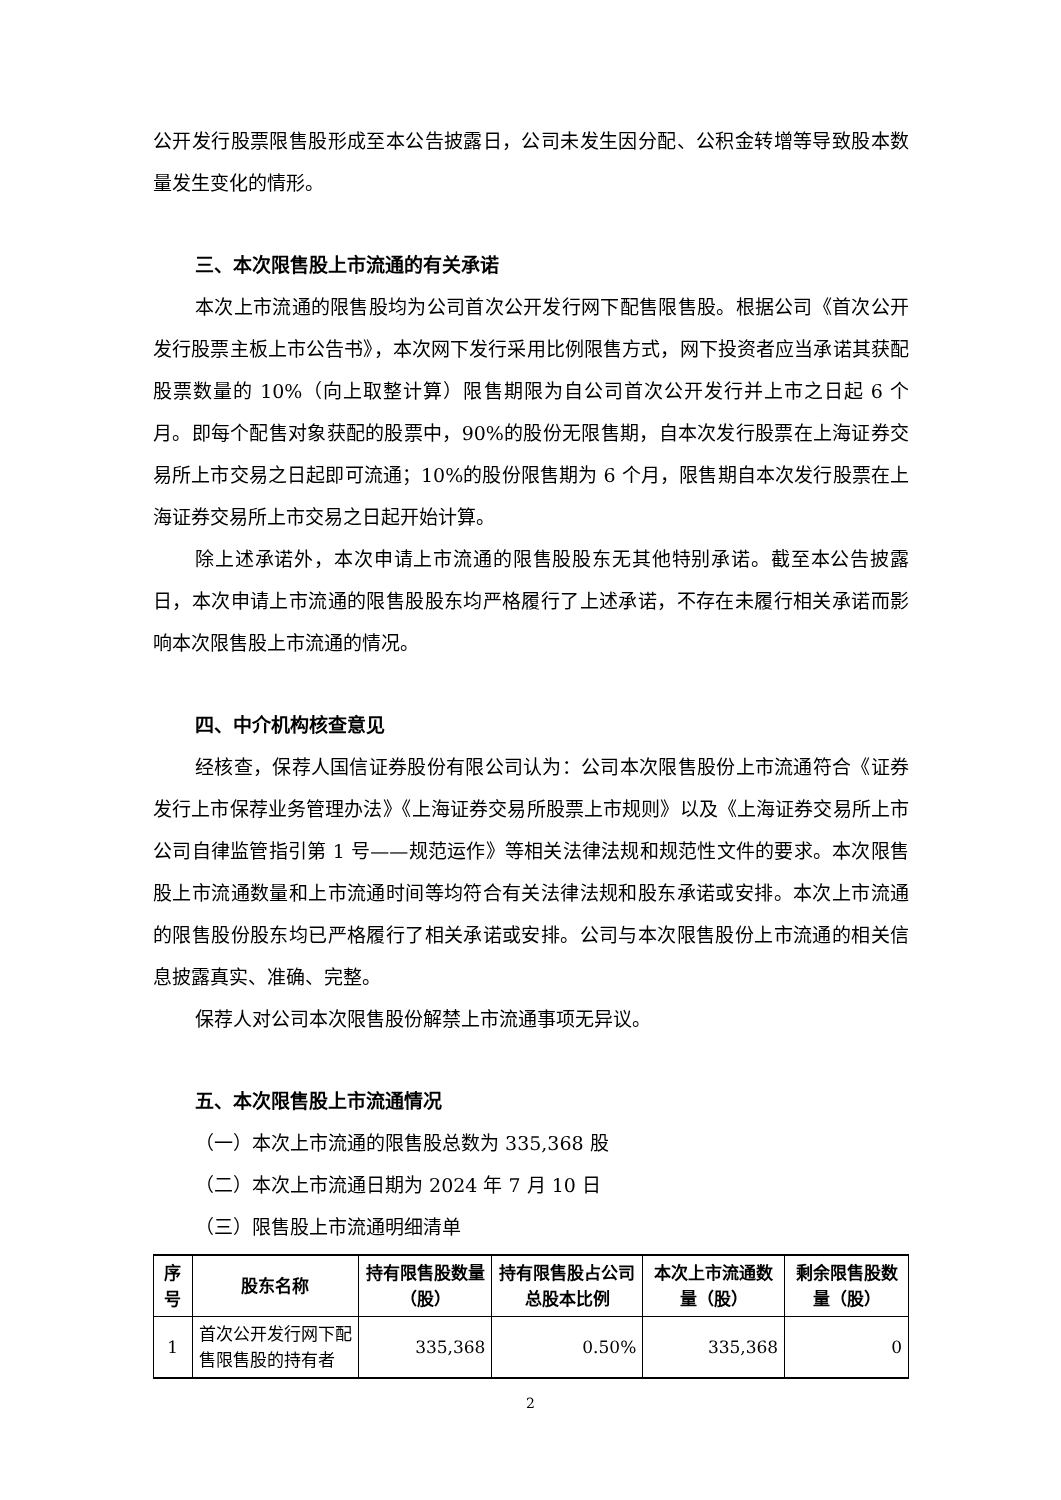公开发行股票限售股形成至本公告披露日，公司未发生因分配、公积金转增等导致股本数量发生变化的情形。
三、本次限售股上市流通的有关承诺
本次上市流通的限售股均为公司首次公开发行网下配售限售股。根据公司《首次公开发行股票主板上市公告书》，本次网下发行采用比例限售方式，网下投资者应当承诺其获配股票数量的 10%（向上取整计算）限售期限为自公司首次公开发行并上市之日起 6 个月。即每个配售对象获配的股票中，90%的股份无限售期，自本次发行股票在上海证券交易所上市交易之日起即可流通；10%的股份限售期为 6 个月，限售期自本次发行股票在上海证券交易所上市交易之日起开始计算。
除上述承诺外，本次申请上市流通的限售股股东无其他特别承诺。截至本公告披露日，本次申请上市流通的限售股股东均严格履行了上述承诺，不存在未履行相关承诺而影响本次限售股上市流通的情况。
四、中介机构核查意见
经核查，保荐人国信证券股份有限公司认为：公司本次限售股份上市流通符合《证券发行上市保荐业务管理办法》《上海证券交易所股票上市规则》以及《上海证券交易所上市公司自律监管指引第 1 号——规范运作》等相关法律法规和规范性文件的要求。本次限售股上市流通数量和上市流通时间等均符合有关法律法规和股东承诺或安排。本次上市流通的限售股份股东均已严格履行了相关承诺或安排。公司与本次限售股份上市流通的相关信息披露真实、准确、完整。
保荐人对公司本次限售股份解禁上市流通事项无异议。
五、本次限售股上市流通情况
（一）本次上市流通的限售股总数为 335,368 股
（二）本次上市流通日期为 2024 年 7 月 10 日
（三）限售股上市流通明细清单
| 序号 | 股东名称 | 持有限售股数量（股） | 持有限售股占公司总股本比例 | 本次上市流通数量（股） | 剩余限售股数量（股） |
| --- | --- | --- | --- | --- | --- |
| 1 | 首次公开发行网下配售限售股的持有者 | 335,368 | 0.50% | 335,368 | 0 |
2